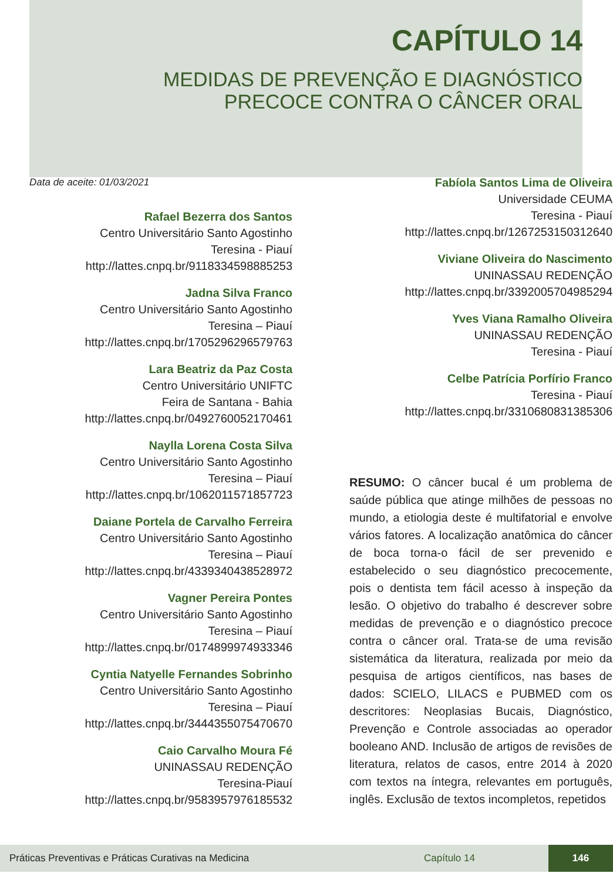CAPÍTULO 14
MEDIDAS DE PREVENÇÃO E DIAGNÓSTICO
PRECOCE CONTRA O CÂNCER ORAL
Data de aceite: 01/03/2021
Rafael Bezerra dos Santos
Centro Universitário Santo Agostinho
Teresina - Piauí
http://lattes.cnpq.br/9118334598885253
Jadna Silva Franco
Centro Universitário Santo Agostinho
Teresina – Piauí
http://lattes.cnpq.br/1705296296579763
Lara Beatriz da Paz Costa
Centro Universitário UNIFTC
Feira de Santana - Bahia
http://lattes.cnpq.br/0492760052170461
Naylla Lorena Costa Silva
Centro Universitário Santo Agostinho
Teresina – Piauí
http://lattes.cnpq.br/1062011571857723
Daiane Portela de Carvalho Ferreira
Centro Universitário Santo Agostinho
Teresina – Piauí
http://lattes.cnpq.br/4339340438528972
Vagner Pereira Pontes
Centro Universitário Santo Agostinho
Teresina – Piauí
http://lattes.cnpq.br/0174899974933346
Cyntia Natyelle Fernandes Sobrinho
Centro Universitário Santo Agostinho
Teresina – Piauí
http://lattes.cnpq.br/3444355075470670
Caio Carvalho Moura Fé
UNINASSAU REDENÇÃO
Teresina-Piauí
http://lattes.cnpq.br/9583957976185532
Fabíola Santos Lima de Oliveira
Universidade CEUMA
Teresina - Piauí
http://lattes.cnpq.br/1267253150312640
Viviane Oliveira do Nascimento
UNINASSAU REDENÇÃO
http://lattes.cnpq.br/3392005704985294
Yves Viana Ramalho Oliveira
UNINASSAU REDENÇÃO
Teresina - Piauí
Celbe Patrícia Porfírio Franco
Teresina - Piauí
http://lattes.cnpq.br/3310680831385306
RESUMO: O câncer bucal é um problema de saúde pública que atinge milhões de pessoas no mundo, a etiologia deste é multifatorial e envolve vários fatores. A localização anatômica do câncer de boca torna-o fácil de ser prevenido e estabelecido o seu diagnóstico precocemente, pois o dentista tem fácil acesso à inspeção da lesão. O objetivo do trabalho é descrever sobre medidas de prevenção e o diagnóstico precoce contra o câncer oral. Trata-se de uma revisão sistemática da literatura, realizada por meio da pesquisa de artigos científicos, nas bases de dados: SCIELO, LILACS e PUBMED com os descritores: Neoplasias Bucais, Diagnóstico, Prevenção e Controle associadas ao operador booleano AND. Inclusão de artigos de revisões de literatura, relatos de casos, entre 2014 à 2020 com textos na íntegra, relevantes em português, inglês. Exclusão de textos incompletos, repetidos
Práticas Preventivas e Práticas Curativas na Medicina Capítulo 14 146